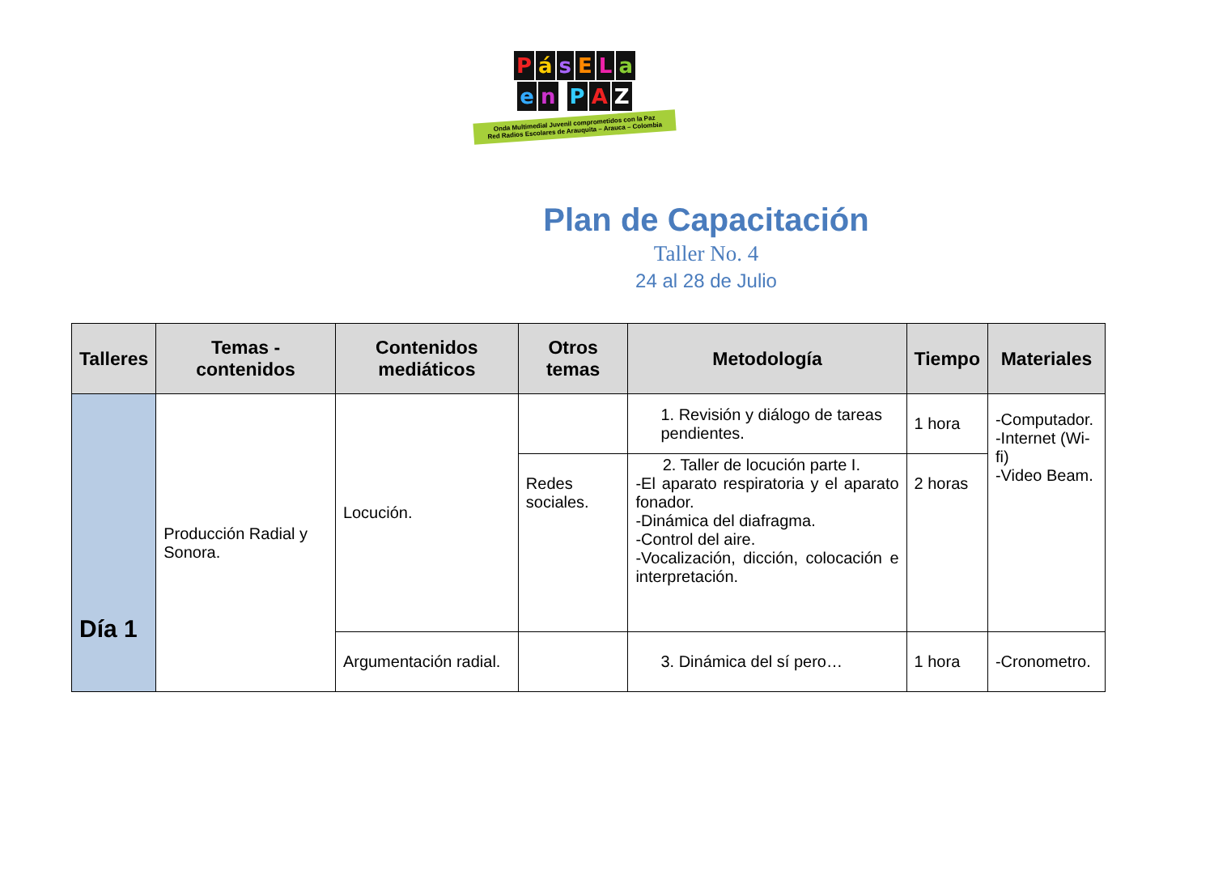PásELa
en PAZ
Onda Multimedial Juvenil comprometidos con la Paz
Red Radios Escolares de Arauquita – Arauca – Colombia
Plan de Capacitación
Taller No. 4
24 al 28 de Julio
| Talleres | Temas - contenidos | Contenidos mediáticos | Otros temas | Metodología | Tiempo | Materiales |
| --- | --- | --- | --- | --- | --- | --- |
| Día 1 | Producción Radial y Sonora. | Locución. | | 1. Revisión y diálogo de tareas pendientes. | 1 hora | -Computador. -Internet (Wi-fi) -Video Beam. |
| | | | Redes sociales. | 2. Taller de locución parte I. -El aparato respiratoria y el aparato fonador. -Dinámica del diafragma. -Control del aire. -Vocalización, dicción, colocación e interpretación. | 2 horas | |
| | | Argumentación radial. | | 3. Dinámica del sí pero… | 1 hora | -Cronometro. |